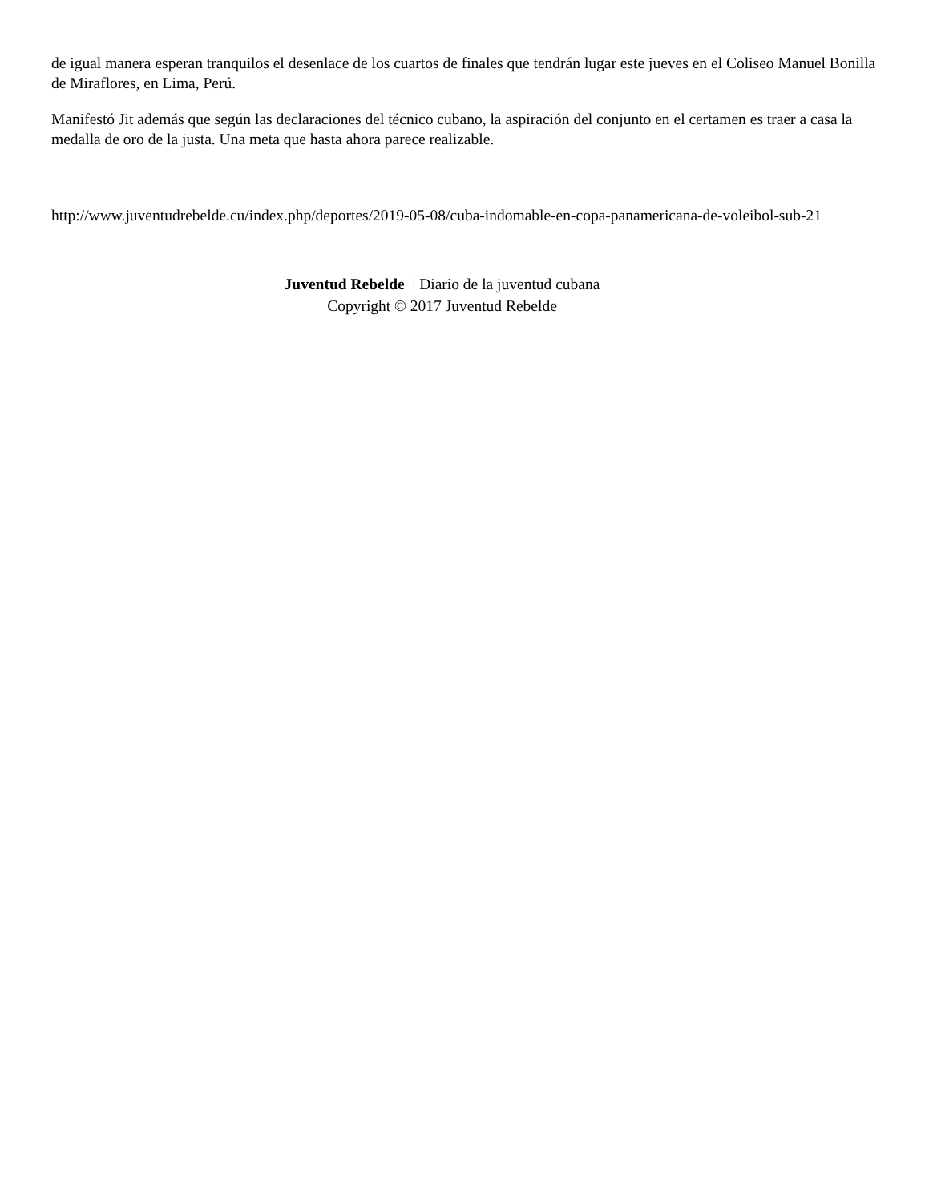de igual manera esperan tranquilos el desenlace de los cuartos de finales que tendrán lugar este jueves en el Coliseo Manuel Bonilla de Miraflores, en Lima, Perú.
Manifestó Jit además que según las declaraciones del técnico cubano, la aspiración del conjunto en el certamen es traer a casa la medalla de oro de la justa. Una meta que hasta ahora parece realizable.
http://www.juventudrebelde.cu/index.php/deportes/2019-05-08/cuba-indomable-en-copa-panamericana-de-voleibol-sub-21
Juventud Rebelde | Diario de la juventud cubana
Copyright © 2017 Juventud Rebelde